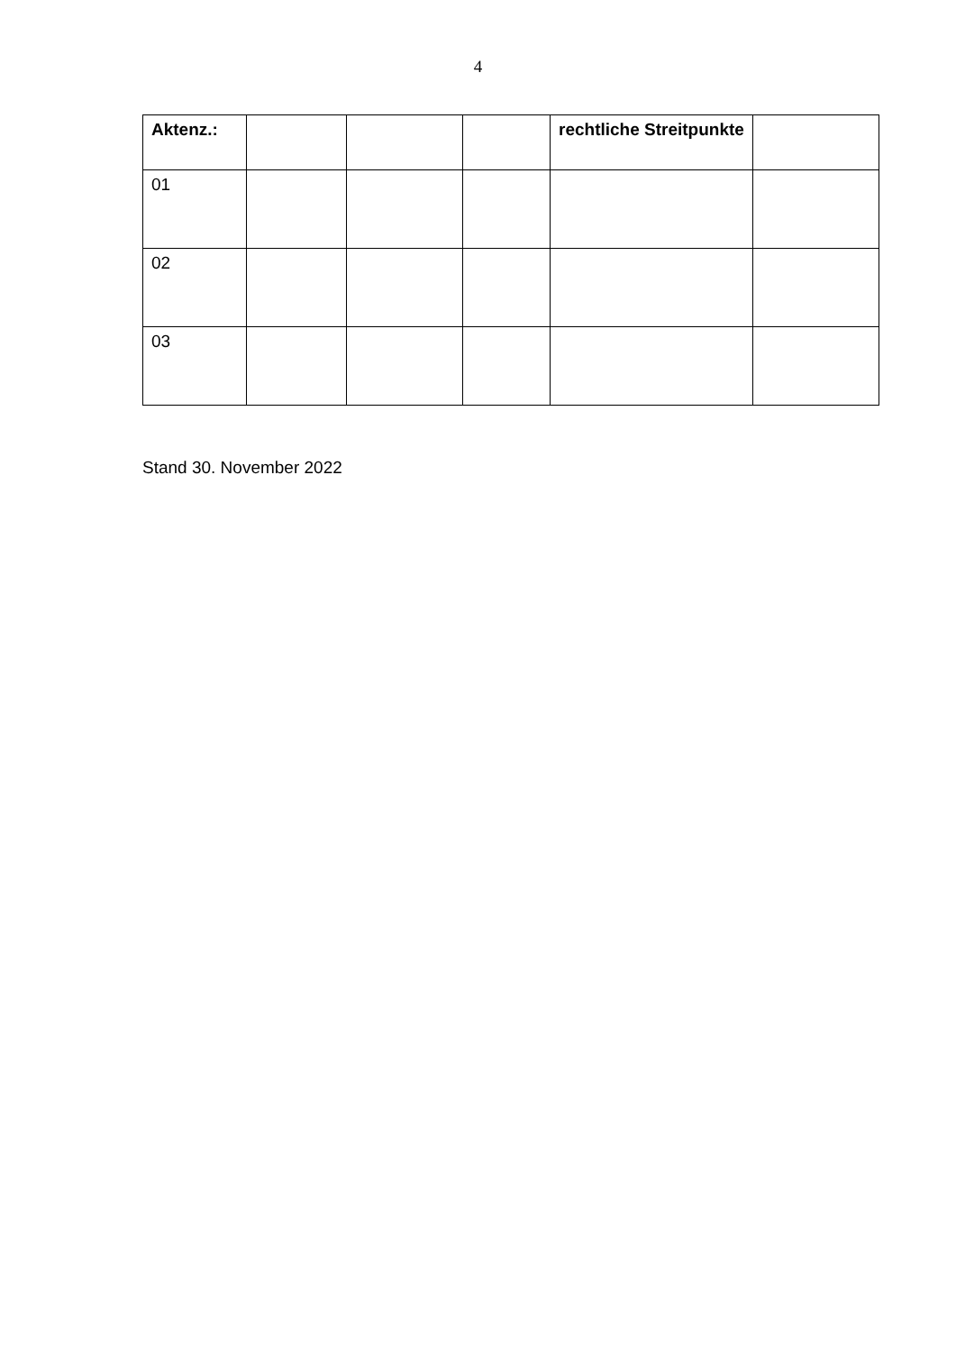4
| Aktenz.: | | | | rechtliche Streitpunkte | |
| --- | --- | --- | --- | --- | --- |
| 01 | | | | | |
| 02 | | | | | |
| 03 | | | | | |
Stand 30. November 2022